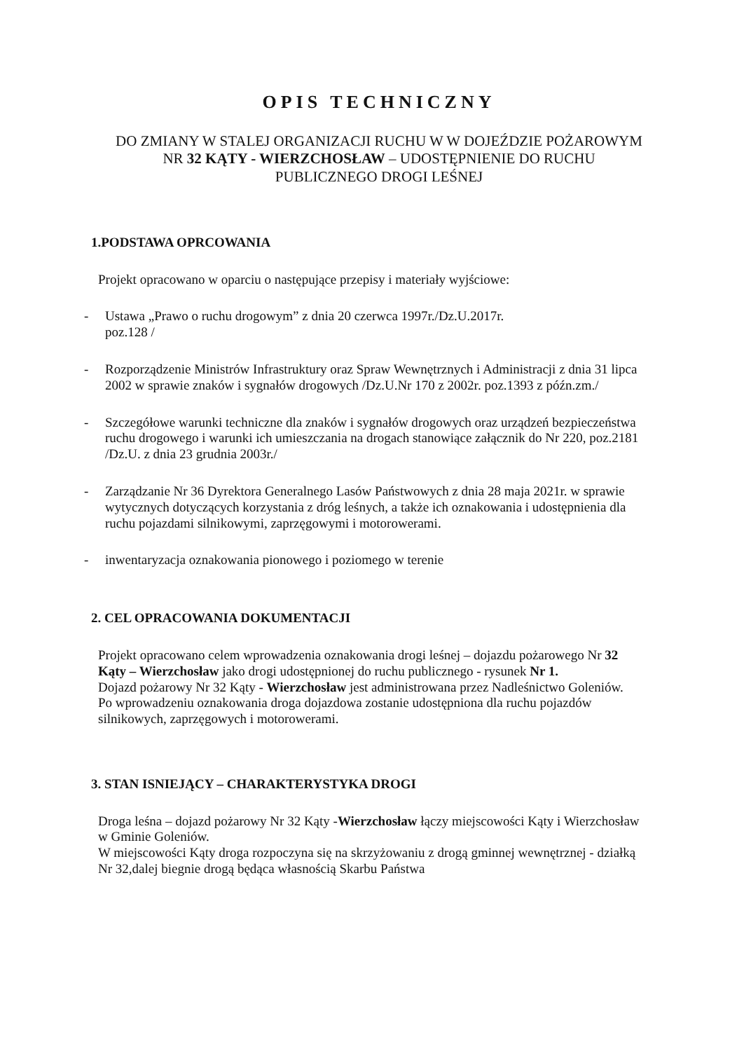OPIS TECHNICZNY
DO ZMIANY W STALEJ ORGANIZACJI RUCHU W W DOJEŹDZIE POŻAROWYM NR 32 KĄTY - WIERZCHOSŁAW – UDOSTĘPNIENIE DO RUCHU PUBLICZNEGO DROGI LEŚNEJ
1.PODSTAWA OPRCOWANIA
Projekt opracowano w oparciu o następujące przepisy i materiały wyjściowe:
- Ustawa „Prawo o ruchu drogowym” z dnia 20 czerwca 1997r./Dz.U.2017r.
poz.128 /
- Rozporządzenie Ministrów Infrastruktury oraz Spraw Wewnętrznych i Administracji z dnia 31 lipca 2002 w sprawie znaków i sygnałów drogowych /Dz.U.Nr 170 z 2002r. poz.1393 z późn.zm./
- Szczegółowe warunki techniczne dla znaków i sygnałów drogowych oraz urządzeń bezpieczeństwa ruchu drogowego i warunki ich umieszczania na drogach stanowiące załącznik do Nr 220, poz.2181 /Dz.U. z dnia 23 grudnia 2003r./
- Zarządzanie Nr 36 Dyrektora Generalnego Lasów Państwowych z dnia 28 maja 2021r. w sprawie wytycznych dotyczących korzystania z dróg leśnych, a także ich oznakowania i udostępnienia dla ruchu pojazdami silnikowymi, zaprzęgowymi i motorowerami.
- inwentaryzacja oznakowania pionowego i poziomego w terenie
2. CEL OPRACOWANIA DOKUMENTACJI
Projekt opracowano celem wprowadzenia oznakowania drogi leśnej – dojazdu pożarowego Nr 32 Kąty – Wierzchosław jako drogi udostępnionej do ruchu publicznego - rysunek Nr 1.
Dojazd pożarowy Nr 32 Kąty - Wierzchosław jest administrowana przez Nadleśnictwo Goleniów.
Po wprowadzeniu oznakowania droga dojazdowa zostanie udostępniona dla ruchu pojazdów silnikowych, zaprzęgowych i motorowerami.
3. STAN ISNIEJĄCY – CHARAKTERYSTYKA DROGI
Droga leśna – dojazd pożarowy Nr 32 Kąty -Wierzchosław łączy miejscowości Kąty i Wierzchosław w Gminie Goleniów.
W miejscowości Kąty droga rozpoczyna się na skrzyżowaniu z drogą gminnej wewnętrznej - działką Nr 32,dalej biegnie drogą będąca własnością Skarbu Państwa